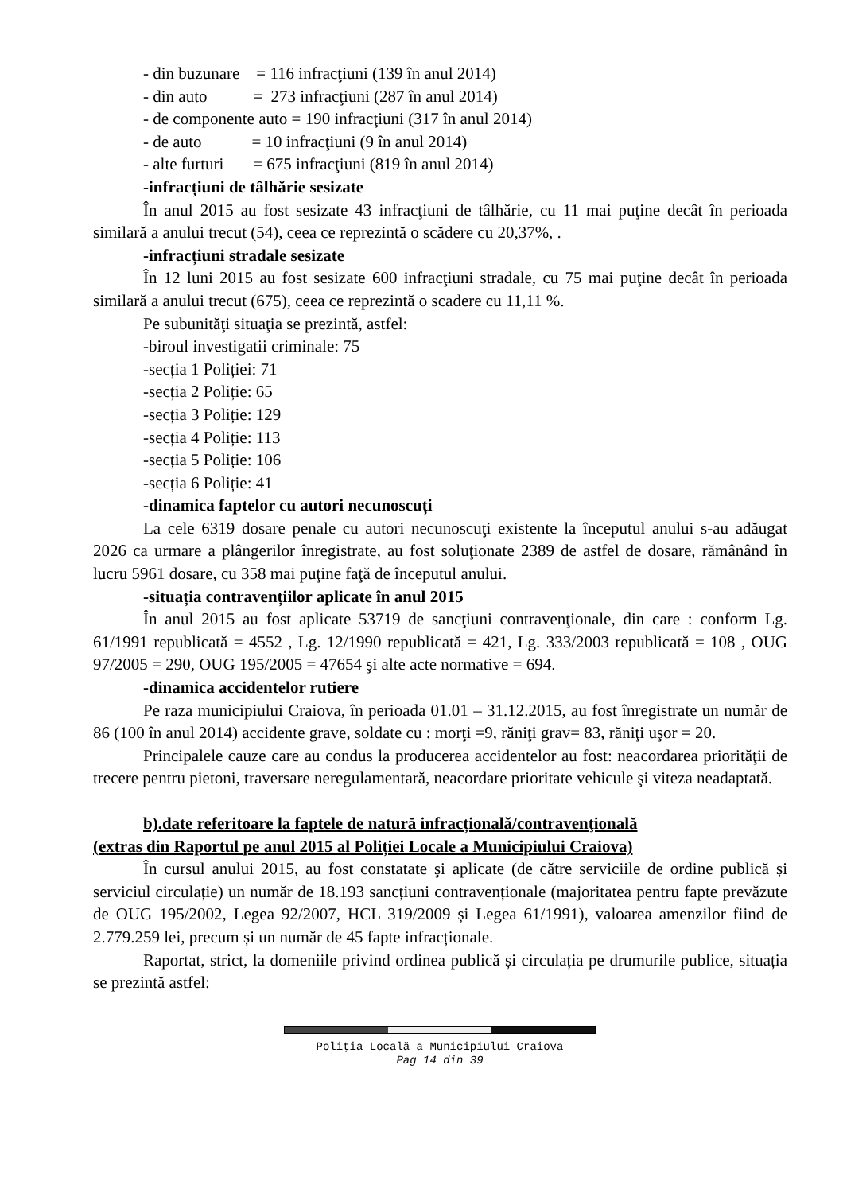- din buzunare = 116 infracţiuni (139 în anul 2014)
- din auto = 273 infracţiuni (287 în anul 2014)
- de componente auto = 190 infracţiuni (317 în anul 2014)
- de auto = 10 infracţiuni (9 în anul 2014)
- alte furturi = 675 infracţiuni (819 în anul 2014)
-infracțiuni de tâlhărie sesizate
În anul 2015 au fost sesizate 43 infracţiuni de tâlhărie, cu 11 mai puţine decât în perioada similară a anului trecut (54), ceea ce reprezintă o scădere cu 20,37%, .
-infracțiuni stradale sesizate
În 12 luni 2015 au fost sesizate 600 infracţiuni stradale, cu 75 mai puţine decât în perioada similară a anului trecut (675), ceea ce reprezintă o scadere cu 11,11 %.
Pe subunităţi situaţia se prezintă, astfel:
-biroul investigatii criminale: 75
-secția 1 Poliției: 71
-secția 2 Poliție: 65
-secția 3 Poliție: 129
-secția 4 Poliție: 113
-secția 5 Poliție: 106
-secția 6 Poliție: 41
-dinamica faptelor cu autori necunoscuți
La cele 6319 dosare penale cu autori necunoscuţi existente la începutul anului s-au adăugat 2026 ca urmare a plângerilor înregistrate, au fost soluţionate 2389 de astfel de dosare, rămânând în lucru 5961 dosare, cu 358 mai puţine faţă de începutul anului.
-situația contravențiilor aplicate în anul 2015
În anul 2015 au fost aplicate 53719 de sancţiuni contravenţionale, din care : conform Lg. 61/1991 republicată = 4552 , Lg. 12/1990 republicată = 421, Lg. 333/2003 republicată = 108 , OUG 97/2005 = 290, OUG 195/2005 = 47654 şi alte acte normative = 694.
-dinamica accidentelor rutiere
Pe raza municipiului Craiova, în perioada 01.01 – 31.12.2015, au fost înregistrate un număr de 86 (100 în anul 2014) accidente grave, soldate cu : morţi =9, răniţi grav= 83, răniţi uşor = 20.
Principalele cauze care au condus la producerea accidentelor au fost: neacordarea priorităţii de trecere pentru pietoni, traversare neregulamentară, neacordare prioritate vehicule şi viteza neadaptată.
b).date referitoare la faptele de natură infracțională/contravenţională
(extras din Raportul pe anul 2015 al Poliției Locale a Municipiului Craiova)
În cursul anului 2015, au fost constatate şi aplicate (de către serviciile de ordine publică și serviciul circulație) un număr de 18.193 sancțiuni contravenționale (majoritatea pentru fapte prevăzute de OUG 195/2002, Legea 92/2007, HCL 319/2009 și Legea 61/1991), valoarea amenzilor fiind de 2.779.259 lei, precum și un număr de 45 fapte infracționale.
Raportat, strict, la domeniile privind ordinea publică și circulația pe drumurile publice, situația se prezintă astfel:
Poliţia Locală a Municipiului Craiova
Pag 14 din 39